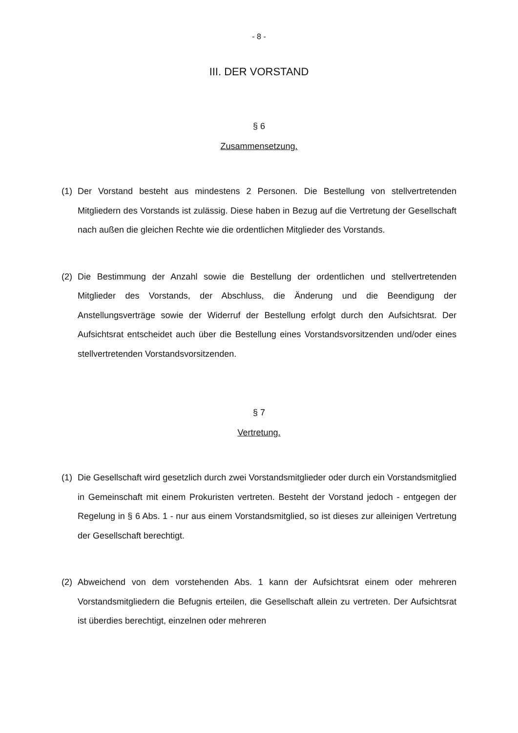- 8 -
III. DER VORSTAND
§ 6
Zusammensetzung.
(1) Der Vorstand besteht aus mindestens 2 Personen. Die Bestellung von stellvertretenden Mitgliedern des Vorstands ist zulässig. Diese haben in Bezug auf die Vertretung der Gesellschaft nach außen die gleichen Rechte wie die ordentlichen Mitglieder des Vorstands.
(2) Die Bestimmung der Anzahl sowie die Bestellung der ordentlichen und stellvertretenden Mitglieder des Vorstands, der Abschluss, die Änderung und die Beendigung der Anstellungsverträge sowie der Widerruf der Bestellung erfolgt durch den Aufsichtsrat. Der Aufsichtsrat entscheidet auch über die Bestellung eines Vorstandsvorsitzenden und/oder eines stellvertretenden Vorstandsvorsitzenden.
§ 7
Vertretung.
(1) Die Gesellschaft wird gesetzlich durch zwei Vorstandsmitglieder oder durch ein Vorstandsmitglied in Gemeinschaft mit einem Prokuristen vertreten. Besteht der Vorstand jedoch - entgegen der Regelung in § 6 Abs. 1 - nur aus einem Vorstandsmitglied, so ist dieses zur alleinigen Vertretung der Gesellschaft berechtigt.
(2) Abweichend von dem vorstehenden Abs. 1 kann der Aufsichtsrat einem oder mehreren Vorstandsmitgliedern die Befugnis erteilen, die Gesellschaft allein zu vertreten. Der Aufsichtsrat ist überdies berechtigt, einzelnen oder mehreren